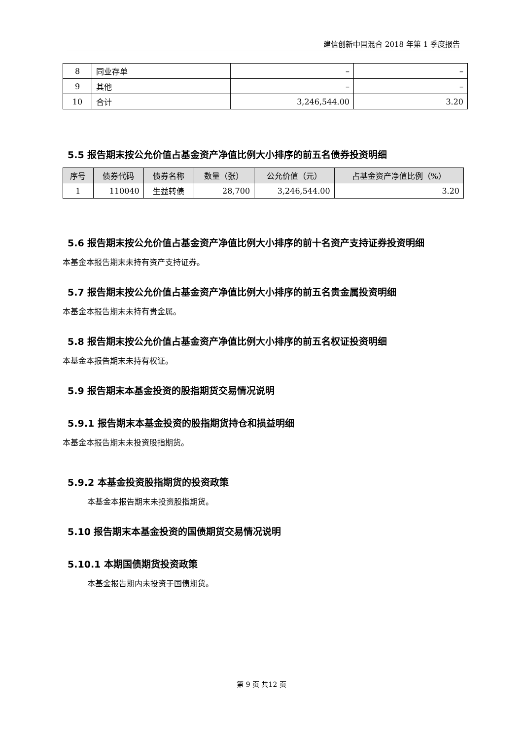建信创新中国混合 2018 年第 1 季度报告
| 8 | 同业存单 | – | – |
| 9 | 其他 | – | – |
| 10 | 合计 | 3,246,544.00 | 3.20 |
5.5 报告期末按公允价值占基金资产净值比例大小排序的前五名债券投资明细
| 序号 | 债券代码 | 债券名称 | 数量（张） | 公允价值（元） | 占基金资产净值比例（%） |
| --- | --- | --- | --- | --- | --- |
| 1 | 110040 | 生益转债 | 28,700 | 3,246,544.00 | 3.20 |
5.6 报告期末按公允价值占基金资产净值比例大小排序的前十名资产支持证券投资明细
本基金本报告期末未持有资产支持证券。
5.7 报告期末按公允价值占基金资产净值比例大小排序的前五名贵金属投资明细
本基金本报告期末未持有贵金属。
5.8 报告期末按公允价值占基金资产净值比例大小排序的前五名权证投资明细
本基金本报告期末未持有权证。
5.9 报告期末本基金投资的股指期货交易情况说明
5.9.1 报告期末本基金投资的股指期货持仓和损益明细
本基金本报告期末未投资股指期货。
5.9.2 本基金投资股指期货的投资政策
本基金本报告期末未投资股指期货。
5.10 报告期末本基金投资的国债期货交易情况说明
5.10.1 本期国债期货投资政策
本基金报告期内未投资于国债期货。
第 9 页 共12 页